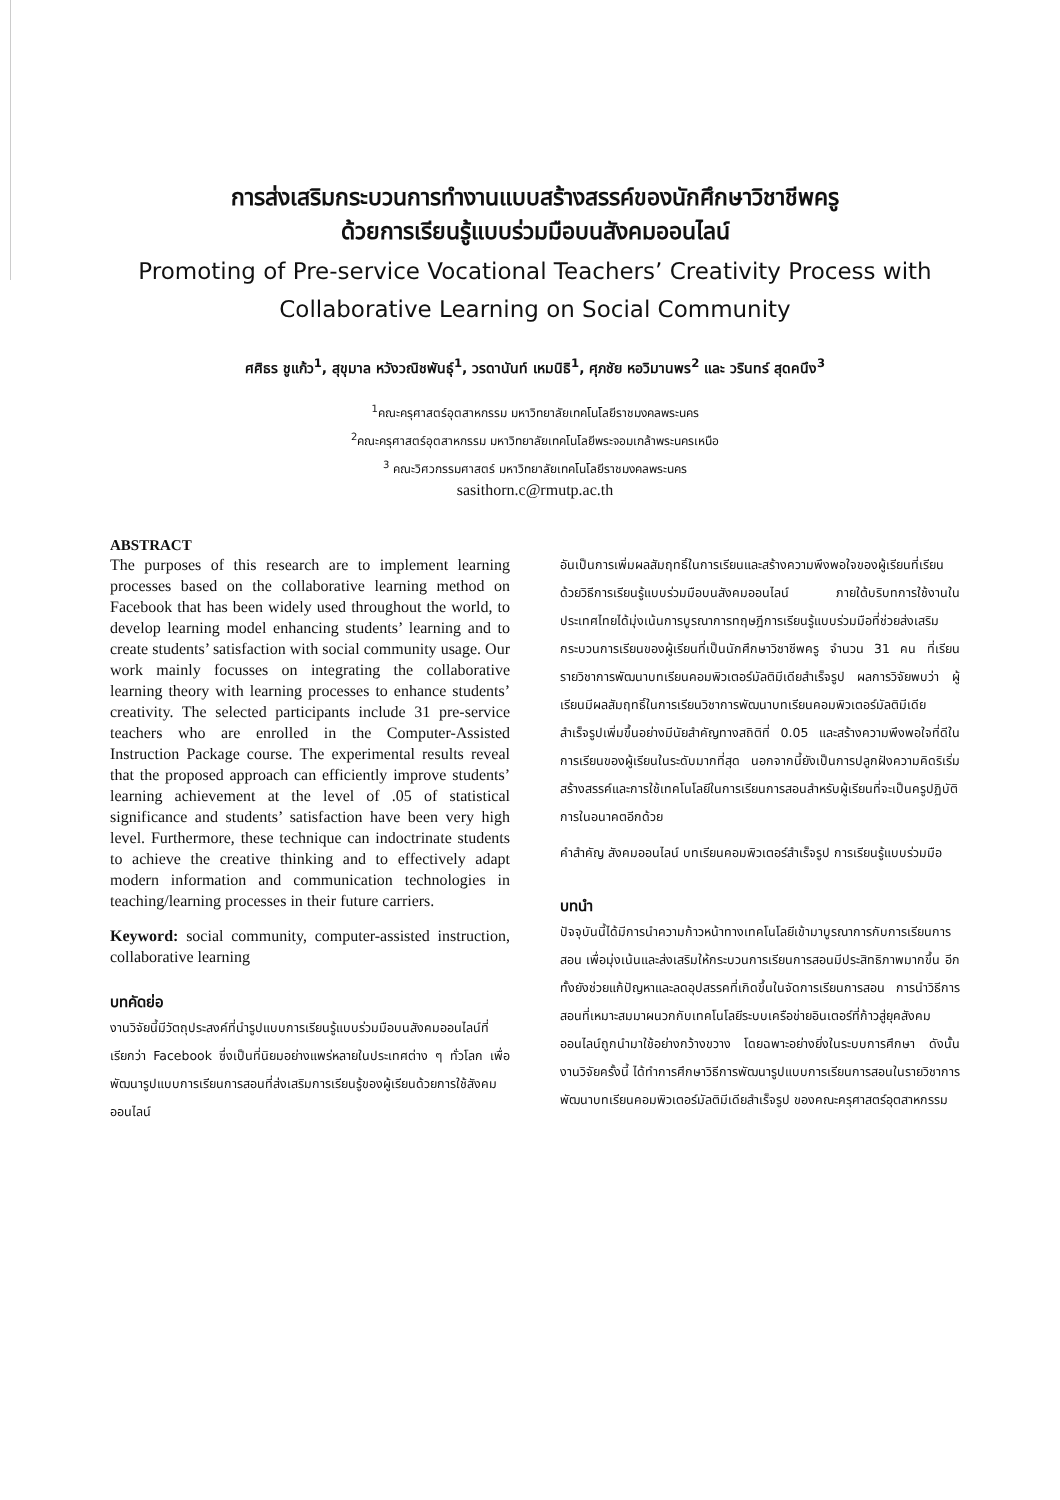การส่งเสริมกระบวนการทำงานแบบสร้างสรรค์ของนักศึกษาวิชาชีพครู
ด้วยการเรียนรู้แบบร่วมมือบนสังคมออนไลน์
Promoting of Pre-service Vocational Teachers’ Creativity Process with Collaborative Learning on Social Community
ศศิธร ชูแก้ว<sup>1</sup>, สุขุมาล หวังวณิชพันธุ์<sup>1</sup>, วรดานันท์ เหมนิธิ<sup>1</sup>, ศุภชัย หอวิมานพร<sup>2</sup> และ วรินทร์ สุดคนึง<sup>3</sup>
<sup>1</sup> คณะครุศาสตร์อุตสาหกรรม มหาวิทยาลัยเทคโนโลยีราชมงคลพระนคร
<sup>2</sup> คณะครุศาสตร์อุตสาหกรรม มหาวิทยาลัยเทคโนโลยีพระจอมเกล้าพระนครเหนือ
<sup>3</sup> คณะวิศวกรรมศาสตร์ มหาวิทยาลัยเทคโนโลยีราชมงคลพระนคร
sasithorn.c@rmutp.ac.th
ABSTRACT
The purposes of this research are to implement learning processes based on the collaborative learning method on Facebook that has been widely used throughout the world, to develop learning model enhancing students’ learning and to create students’ satisfaction with social community usage. Our work mainly focusses on integrating the collaborative learning theory with learning processes to enhance students’ creativity. The selected participants include 31 pre-service teachers who are enrolled in the Computer-Assisted Instruction Package course. The experimental results reveal that the proposed approach can efficiently improve students’ learning achievement at the level of .05 of statistical significance and students’ satisfaction have been very high level. Furthermore, these technique can indoctrinate students to achieve the creative thinking and to effectively adapt modern information and communication technologies in teaching/learning processes in their future carriers.
Keyword: social community, computer-assisted instruction, collaborative learning
บทคัดย่อ
งานวิจัยนี้มีวัตถุประสงค์ที่นำรูปแบบการเรียนรู้แบบร่วมมือบนสังคมออนไลน์ที่เรียกว่า Facebook ซึ่งเป็นที่นิยมอย่างแพร่หลายในประเทศต่าง ๆ ทั่วโลก เพื่อพัฒนารูปแบบการเรียนการสอนที่ส่งเสริมการเรียนรู้ของผู้เรียนด้วยการใช้สังคมออนไลน์
อันเป็นการเพิ่มผลสัมฤทธิ์ในการเรียนและสร้างความพึงพอใจของผู้เรียนที่เรียนด้วยวิธีการเรียนรู้แบบร่วมมือบนสังคมออนไลน์ ภายใต้บริบทการใช้งานในประเทศไทยได้มุ่งเน้นการบูรณาการทฤษฎีการเรียนรู้แบบร่วมมือที่ช่วยส่งเสริมกระบวนการเรียนของผู้เรียนที่เป็นนักศึกษาวิชาชีพครู จำนวน 31 คน ที่เรียนรายวิชาการพัฒนาบทเรียนคอมพิวเตอร์มัลติมีเดียสำเร็จรูป ผลการวิจัยพบว่า ผู้เรียนมีผลสัมฤทธิ์ในการเรียนวิชาการพัฒนาบทเรียนคอมพิวเตอร์มัลติมีเดียสำเร็จรูปเพิ่มขึ้นอย่างมีนัยสำคัญทางสถิติที่ 0.05 และสร้างความพึงพอใจที่ดีในการเรียนของผู้เรียนในระดับมากที่สุด นอกจากนี้ยังเป็นการปลูกฝังความคิดริเริ่มสร้างสรรค์และการใช้เทคโนโลยีในการเรียนการสอนสำหรับผู้เรียนที่จะเป็นครูปฏิบัติการในอนาคตอีกด้วย
คำสำคัญ สังคมออนไลน์ บทเรียนคอมพิวเตอร์สำเร็จรูป การเรียนรู้แบบร่วมมือ
บทนำ
ปัจจุบันนี้ได้มีการนำความก้าวหน้าทางเทคโนโลยีเข้ามาบูรณาการกับการเรียนการสอน เพื่อมุ่งเน้นและส่งเสริมให้กระบวนการเรียนการสอนมีประสิทธิภาพมากขึ้น อีกทั้งยังช่วยแก้ปัญหาและลดอุปสรรคที่เกิดขึ้นในจัดการเรียนการสอน การนำวิธีการสอนที่เหมาะสมมาผนวกกับเทคโนโลยีระบบเครือข่ายอินเตอร์ที่ก้าวสู่ยุคสังคมออนไลน์ถูกนำมาใช้อย่างกว้างขวาง โดยฉพาะอย่างยิ่งในระบบการศึกษา ดังนั้นงานวิจัยครั้งนี้ ได้ทำการศึกษาวิธีการพัฒนารูปแบบการเรียนการสอนในรายวิชาการพัฒนาบทเรียนคอมพิวเตอร์มัลติมีเดียสำเร็จรูป ของคณะครุศาสตร์อุตสาหกรรม